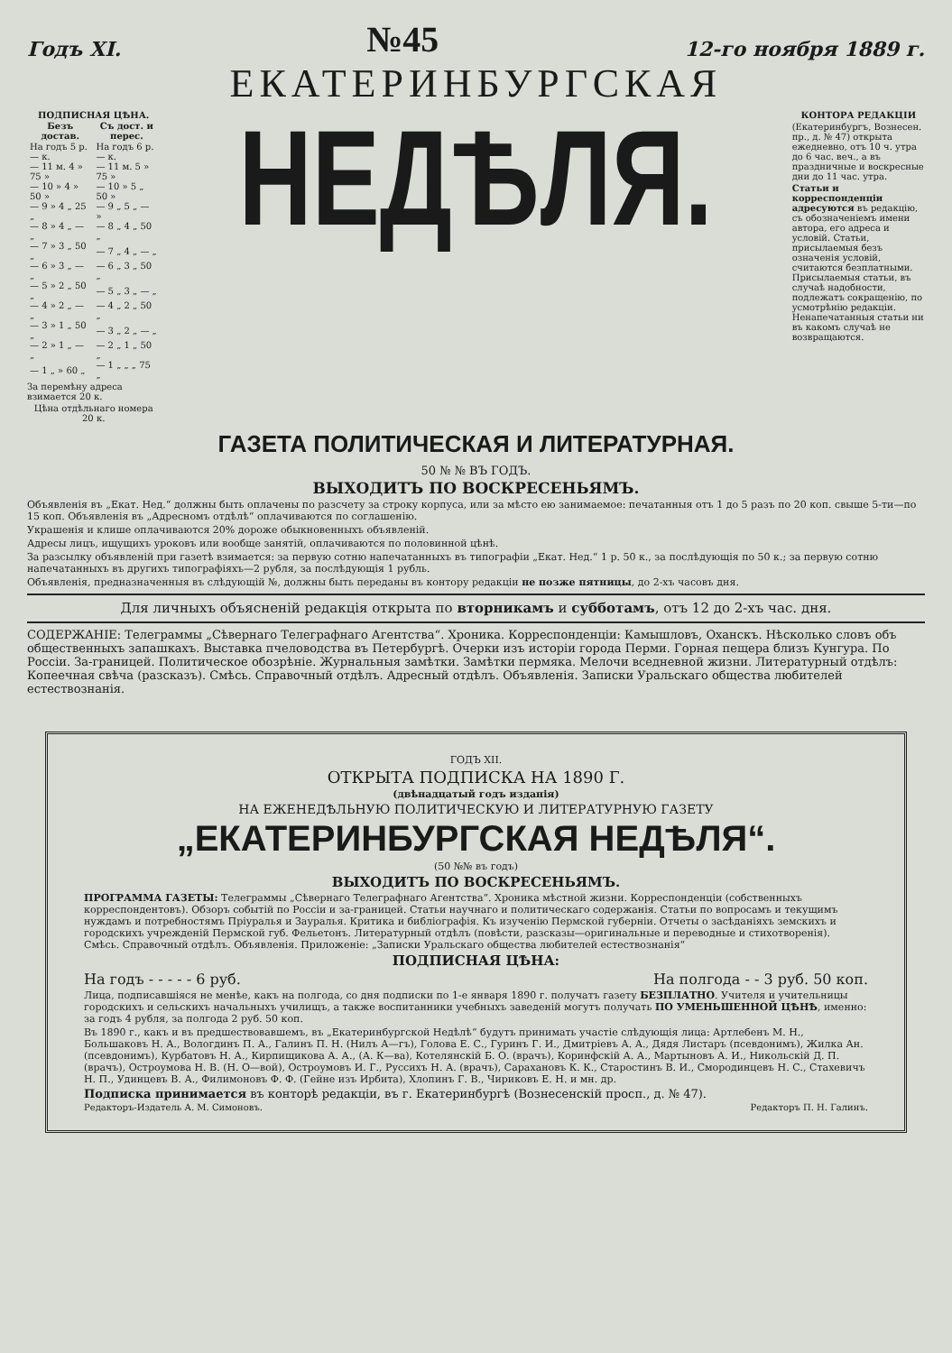Годъ XI. №45 12-го ноября 1889 г.
ЕКАТЕРИНБУРГСКАЯ
ПОДПИСНАЯ ЦѢНА.
| Безъ достав. | Съ дост. и перес. |
| --- | --- |
| На годъ 5 р. — к. | На годъ 6 р. — к. |
| — 11 м. 4 » 75 » | — 11 м. 5 » 75 » |
| — 10 » 4 » 50 » | — 10 » 5 „ 50 » |
| — 9 » 4 „ 25 „ | — 9 „ 5 „ — » |
| — 8 » 4 „ — „ | — 8 „ 4 „ 50 „ |
| — 7 » 3 „ 50 „ | — 7 „ 4 „ — „ |
| — 6 » 3 „ — „ | — 6 „ 3 „ 50 „ |
| — 5 » 2 „ 50 „ | — 5 „ 3 „ — „ |
| — 4 » 2 „ — „ | — 4 „ 2 „ 50 „ |
| — 3 » 1 „ 50 „ | — 3 „ 2 „ — „ |
| — 2 » 1 „ — „ | — 2 „ 1 „ 50 „ |
| — 1 „ » 60 „ | — 1 „ „ „ 75 „ |
За перемѣну адреса взимается 20 к.
Цѣна отдѣльнаго номера 20 к.
НЕДѢЛЯ.
КОНТОРА РЕДАКЦІИ
(Екатеринбургъ, Вознесен. пр., д. № 47) открыта ежедневно, отъ 10 ч. утра до 6 час. веч., а въ праздничные и воскресные дни до 11 час. утра.
Статьи и корреспонденціи адресуются въ редакцію, съ обозначеніемъ имени автора, его адреса и условій. Статьи, присылаемыя безъ означенія условій, считаются безплатными. Присылаемыя статьи, въ случаѣ надобности, подлежатъ сокращенію, по усмотрѣнію редакціи. Ненапечатанныя статьи ни въ какомъ случаѣ не возвращаются.
ГАЗЕТА ПОЛИТИЧЕСКАЯ И ЛИТЕРАТУРНАЯ.
50 № № ВЪ ГОДЪ.
ВЫХОДИТЪ ПО ВОСКРЕСЕНЬЯМЪ.
Объявленія въ „Екат. Нед.“ должны быть оплачены по разсчету за строку корпуса, или за мѣсто ею занимаемое: печатанныя отъ 1 до 5 разъ по 20 коп. свыше 5-ти—по 15 коп. Объявленія въ „Адресномъ отдѣлѣ“ оплачиваются по соглашенію.
Украшенія и клише оплачиваются 20% дороже обыкновенныхъ объявленій.
Адресы лицъ, ищущихъ уроковъ или вообще занятій, оплачиваются по половинной цѣнѣ.
За разсылку объявленій при газетѣ взимается: за первую сотню напечатанныхъ въ типографіи „Екат. Нед.“ 1 р. 50 к., за послѣдующія по 50 к.; за первую сотню напечатанныхъ въ другихъ типографіяхъ—2 рубля, за послѣдующія 1 рубль.
Объявленія, предназначенныя въ слѣдующій №, должны быть переданы въ контору редакціи не позже пятницы, до 2-хъ часовъ дня.
Для личныхъ объясненій редакція открыта по вторникамъ и субботамъ, отъ 12 до 2-хъ час. дня.
СОДЕРЖАНІЕ: Телеграммы „Сѣвернаго Телеграфнаго Агентства“. Хроника. Корреспонденціи: Камышловъ, Оханскъ. Нѣсколько словъ объ общественныхъ запашкахъ. Выставка пчеловодства въ Петербургѣ. Очерки изъ исторіи города Перми. Горная пещера близъ Кунгура. По Россіи. За-границей. Политическое обозрѣніе. Журнальныя замѣтки. Замѣтки пермяка. Мелочи вседневной жизни. Литературный отдѣлъ: Копеечная свѣча (разсказъ). Смѣсь. Справочный отдѣлъ. Адресный отдѣлъ. Объявленія. Записки Уральскаго общества любителей естествознанія.
ГОДЪ XII.
ОТКРЫТА ПОДПИСКА НА 1890 Г.
(двѣнадцатый годъ изданія)
НА ЕЖЕНЕДѢЛЬНУЮ ПОЛИТИЧЕСКУЮ И ЛИТЕРАТУРНУЮ ГАЗЕТУ
„ЕКАТЕРИНБУРГСКАЯ НЕДѢЛЯ“.
(50 №№ въ годъ)
ВЫХОДИТЪ ПО ВОСКРЕСЕНЬЯМЪ.
ПРОГРАММА ГАЗЕТЫ: Телеграммы „Сѣвернаго Телеграфнаго Агентства“. Хроника мѣстной жизни. Корреспонденціи (собственныхъ корреспондентовъ). Обзоръ событій по Россіи и за-границей. Статьи научнаго и политическаго содержанія. Статьи по вопросамъ и текущимъ нуждамъ и потребностямъ Пріуралья и Зауралья. Критика и библіографія. Къ изученію Пермской губерніи. Отчеты о засѣданіяхъ земскихъ и городскихъ учрежденій Пермской губ. Фельетонъ. Литературный отдѣлъ (повѣсти, разсказы—оригинальные и переводные и стихотворенія). Смѣсь. Справочный отдѣлъ. Объявленія. Приложеніе: „Записки Уральскаго общества любителей естествознанія“
ПОДПИСНАЯ ЦѢНА:
На годъ - - - - - 6 руб. На полгода - - 3 руб. 50 коп.
Лица, подписавшіяся не менѣе, какъ на полгода, со дня подписки по 1-е января 1890 г. получатъ газету БЕЗПЛАТНО. Учителя и учительницы городскихъ и сельскихъ начальныхъ училищъ, а также воспитанники учебныхъ заведеній могутъ получать ПО УМЕНЬШЕННОЙ ЦѢНѢ, именно: за годъ 4 рубля, за полгода 2 руб. 50 коп.
Въ 1890 г., какъ и въ предшествовавшемъ, въ „Екатеринбургской Недѣлѣ“ будутъ принимать участіе слѣдующія лица: Артлебенъ М. Н., Большаковъ Н. А., Вологдинъ П. А., Галинъ П. Н. (Нилъ А—гъ), Голова Е. С., Гуринъ Г. И., Дмитріевъ А. А., Дядя Листаръ (псевдонимъ), Жилка Ан. (псевдонимъ), Курбатовъ Н. А., Кирпищикова А. А., (А. К—ва), Котелянскій Б. О. (врачъ), Коринфскій А. А., Мартыновъ А. И., Никольскій Д. П. (врачъ), Остроумова Н. В. (Н. О—вой), Остроумовъ И. Г., Руссихъ Н. А. (врачъ), Сарахановъ К. К., Старостинъ В. И., Смородинцевъ Н. С., Стахевичъ Н. П., Удинцевъ В. А., Филимоновъ Ф. Ф. (Гейне изъ Ирбита), Хлопинъ Г. В., Чириковъ Е. Н. и мн. др.
Подписка принимается въ конторѣ редакціи, въ г. Екатеринбургѣ (Вознесенскій просп., д. № 47).
Редакторъ-Издатель А. М. Симоновъ. Редакторъ П. Н. Галинъ.